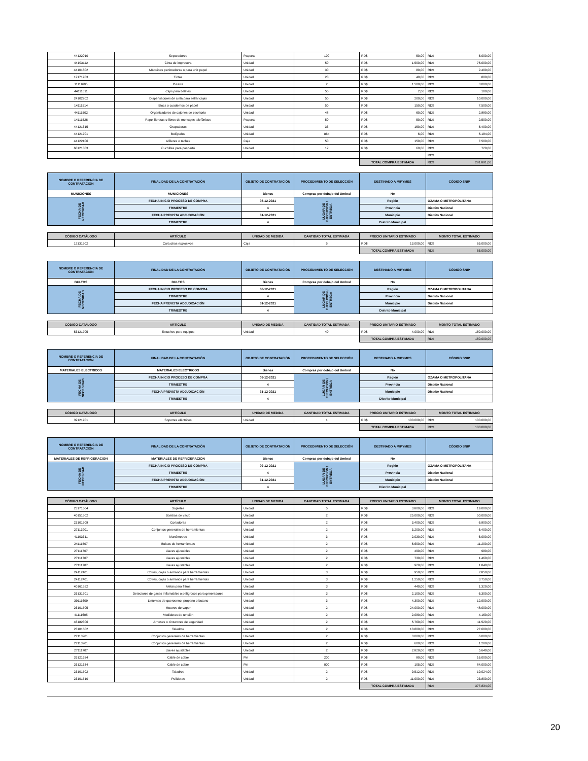| 44122010 | Separadores | Paquete | 100 | RD$ 50,00 | RD$ 5.000,00 |
| 44103112 | Cinta de impresora | Unidad | 50 | RD$ 1.500,00 | RD$ 75.000,00 |
| 44101602 | Máquinas perforadoras o para unir papel | Unidad | 30 | RD$ 80,00 | RD$ 2.400,00 |
| 12171703 | Tintas | Unidad | 20 | RD$ 40,00 | RD$ 800,00 |
| 11111606 | Pizarra | Unidad | 2 | RD$ 1.500,00 | RD$ 3.000,00 |
| 44111611 | Clips para billetes | Unidad | 50 | RD$ 2,00 | RD$ 100,00 |
| 24102202 | Dispensadores de cinta para sellar cajas | Unidad | 50 | RD$ 200,00 | RD$ 10.000,00 |
| 14111514 | Blocs o cuadernos de papel | Unidad | 50 | RD$ 150,00 | RD$ 7.500,00 |
| 44111502 | Organizadores de cajones de escritorio | Unidad | 48 | RD$ 60,00 | RD$ 2.880,00 |
| 14111526 | Papel libretas o libros de mensajes telefónicos | Paquete | 50 | RD$ 50,00 | RD$ 2.500,00 |
| 44121615 | Grapadoras | Unidad | 36 | RD$ 150,00 | RD$ 5.400,00 |
| 44121701 | Bolígrafos | Unidad | 864 | RD$ 6,00 | RD$ 5.184,00 |
| 44122106 | Alfileres o taches | Caja | 50 | RD$ 150,00 | RD$ 7.500,00 |
| 60121303 | Cuchillas para paspartú | Unidad | 12 | RD$ 60,00 | RD$ 720,00 |
| | | | | | RD$ - |
| | | | | TOTAL COMPRA ESTIMADA | RD$ 281.891,00 |
| NOMBRE O REFERENCIA DE CONTRATACIÓN | FINALIDAD DE LA CONTRATACIÓN | OBJETO DE CONTRATACIÓN | PROCEDIMIENTO DE SELECCIÓN | DESTINADO A MIPYMES | CÓDIGO SNIP |
| --- | --- | --- | --- | --- | --- |
| MUNICIONES | MUNICIONES | Bienes | Compras por debajo del Umbral | No | |
| FECHA DE NECESIDAD | FECHA INICIO PROCESO DE COMPRA | 08-12-2021 | LUGAR DE EJECUCIÓN / ENTREGA | Región | OZAMA O METROPOLITANA |
| | TRIMESTRE | 4 | | Provincia | Distrito Nacional |
| | FECHA PREVISTA ADJUDICACIÓN | 31-12-2021 | | Municipio | Distrito Nacional |
| | TRIMESTRE | 4 | | Distrito Municipal | |
| CÓDIGO CATÁLOGO | ARTÍCULO | UNIDAD DE MEDIDA | CANTIDAD TOTAL ESTIMADA | PRECIO UNITARIO ESTIMADO | MONTO TOTAL ESTIMADO |
| --- | --- | --- | --- | --- | --- |
| 12131502 | Cartuchos explosivos | Caja | 5 | RD$ 13.000,00 | RD$ 65.000,00 |
| | | | | TOTAL COMPRA ESTIMADA | RD$ 65.000,00 |
| NOMBRE O REFERENCIA DE CONTRATACIÓN | FINALIDAD DE LA CONTRATACIÓN | OBJETO DE CONTRATACIÓN | PROCEDIMIENTO DE SELECCIÓN | DESTINADO A MIPYMES | CÓDIGO SNIP |
| --- | --- | --- | --- | --- | --- |
| BULTOS | BULTOS | Bienes | Compras por debajo del Umbral | No | |
| FECHA DE NECESIDAD | FECHA INICIO PROCESO DE COMPRA | 08-12-2021 | LUGAR DE EJECUCIÓN / ENTREGA | Región | OZAMA O METROPOLITANA |
| | TRIMESTRE | 4 | | Provincia | Distrito Nacional |
| | FECHA PREVISTA ADJUDICACIÓN | 31-12-2021 | | Municipio | Distrito Nacional |
| | TRIMESTRE | 4 | | Distrito Municipal | |
| CÓDIGO CATÁLOGO | ARTÍCULO | UNIDAD DE MEDIDA | CANTIDAD TOTAL ESTIMADA | PRECIO UNITARIO ESTIMADO | MONTO TOTAL ESTIMADO |
| --- | --- | --- | --- | --- | --- |
| 53121705 | Estuches para equipos | Unidad | 40 | RD$ 4.000,00 | RD$ 160.000,00 |
| | | | | TOTAL COMPRA ESTIMADA | RD$ 160.000,00 |
| NOMBRE O REFERENCIA DE CONTRATACIÓN | FINALIDAD DE LA CONTRATACIÓN | OBJETO DE CONTRATACIÓN | PROCEDIMIENTO DE SELECCIÓN | DESTINADO A MIPYMES | CÓDIGO SNIP |
| --- | --- | --- | --- | --- | --- |
| MATERIALES ELECTRICOS | MATERIALES ELECTRICOS | Bienes | Compras por debajo del Umbral | No | |
| FECHA DE NECESIDAD | FECHA INICIO PROCESO DE COMPRA | 09-12-2021 | LUGAR DE EJECUCIÓN / ENTREGA | Región | OZAMA O METROPOLITANA |
| | TRIMESTRE | 4 | | Provincia | Distrito Nacional |
| | FECHA PREVISTA ADJUDICACIÓN | 31-12-2021 | | Municipio | Distrito Nacional |
| | TRIMESTRE | 4 | | Distrito Municipal | |
| CÓDIGO CATÁLOGO | ARTÍCULO | UNIDAD DE MEDIDA | CANTIDAD TOTAL ESTIMADA | PRECIO UNITARIO ESTIMADO | MONTO TOTAL ESTIMADO |
| --- | --- | --- | --- | --- | --- |
| 39121701 | Soportes eléctricos | Unidad | 1 | RD$ 100.000,00 | RD$ 100.000,00 |
| | | | | TOTAL COMPRA ESTIMADA | RD$ 100.000,00 |
| NOMBRE O REFERENCIA DE CONTRATACIÓN | FINALIDAD DE LA CONTRATACIÓN | OBJETO DE CONTRATACIÓN | PROCEDIMIENTO DE SELECCIÓN | DESTINADO A MIPYMES | CÓDIGO SNIP |
| --- | --- | --- | --- | --- | --- |
| MATERIALES DE REFRIGERACION | MATERIALES DE REFRIGERACION | Bienes | Compras por debajo del Umbral | No | |
| FECHA DE NECESIDAD | FECHA INICIO PROCESO DE COMPRA | 09-12-2021 | LUGAR DE EJECUCIÓN / ENTREGA | Región | OZAMA O METROPOLITANA |
| | TRIMESTRE | 4 | | Provincia | Distrito Nacional |
| | FECHA PREVISTA ADJUDICACIÓN | 31-12-2021 | | Municipio | Distrito Nacional |
| | TRIMESTRE | 4 | | Distrito Municipal | |
| CÓDIGO CATÁLOGO | ARTÍCULO | UNIDAD DE MEDIDA | CANTIDAD TOTAL ESTIMADA | PRECIO UNITARIO ESTIMADO | MONTO TOTAL ESTIMADO |
| --- | --- | --- | --- | --- | --- |
| 23171504 | Sopletes | Unidad | 5 | RD$ 3.800,00 | RD$ 19.000,00 |
| 40151502 | Bombas de vacío | Unidad | 2 | RD$ 25.000,00 | RD$ 50.000,00 |
| 23101508 | Cortadoras | Unidad | 2 | RD$ 3.400,00 | RD$ 6.800,00 |
| 27113201 | Conjuntos generales de herramientas | Unidad | 2 | RD$ 3.200,00 | RD$ 6.400,00 |
| 41103311 | Manómetros | Unidad | 3 | RD$ 2.030,00 | RD$ 6.090,00 |
| 24111507 | Bolsas de herramientas | Unidad | 2 | RD$ 5.600,00 | RD$ 11.200,00 |
| 27111707 | Llaves ajustables | Unidad | 2 | RD$ 490,00 | RD$ 980,00 |
| 27111707 | Llaves ajustables | Unidad | 2 | RD$ 730,00 | RD$ 1.460,00 |
| 27111707 | Llaves ajustables | Unidad | 2 | RD$ 920,00 | RD$ 1.840,00 |
| 24112401 | Cofres, cajas o armarios para herramientas | Unidad | 3 | RD$ 950,00 | RD$ 2.850,00 |
| 24112401 | Cofres, cajas o armarios para herramientas | Unidad | 3 | RD$ 1.250,00 | RD$ 3.750,00 |
| 40161522 | Aletas para filtros | Unidad | 3 | RD$ 440,00 | RD$ 1.320,00 |
| 26131701 | Detectores de gases inflamables o peligrosos para generadores | Unidad | 3 | RD$ 2.100,00 | RD$ 6.300,00 |
| 39111609 | Linternas de queroseno, propano o butano | Unidad | 3 | RD$ 4.300,00 | RD$ 12.900,00 |
| 26101505 | Motores de vapor | Unidad | 2 | RD$ 24.000,00 | RD$ 48.000,00 |
| 41111605 | Medidoras de tensión | Unidad | 2 | RD$ 2.080,00 | RD$ 4.160,00 |
| 46182306 | Arneses o cinturones de seguridad | Unidad | 2 | RD$ 5.760,00 | RD$ 11.520,00 |
| 23101502 | Taladros | Unidad | 2 | RD$ 13.800,00 | RD$ 27.600,00 |
| 27113201 | Conjuntos generales de herramientas | Unidad | 2 | RD$ 3.000,00 | RD$ 6.000,00 |
| 27113201 | Conjuntos generales de herramientas | Unidad | 2 | RD$ 600,00 | RD$ 1.200,00 |
| 27111707 | Llaves ajustables | Unidad | 2 | RD$ 2.820,00 | RD$ 5.640,00 |
| 26121634 | Cable de cobre | Pie | 200 | RD$ 80,00 | RD$ 16.000,00 |
| 26121634 | Cable de cobre | Pie | 800 | RD$ 105,00 | RD$ 84.000,00 |
| 23101502 | Taladros | Unidad | 2 | RD$ 9.512,00 | RD$ 19.024,00 |
| 23101510 | Pulidoras | Unidad | 2 | RD$ 11.900,00 | RD$ 23.800,00 |
| | | | | TOTAL COMPRA ESTIMADA | RD$ 377.834,00 |
20